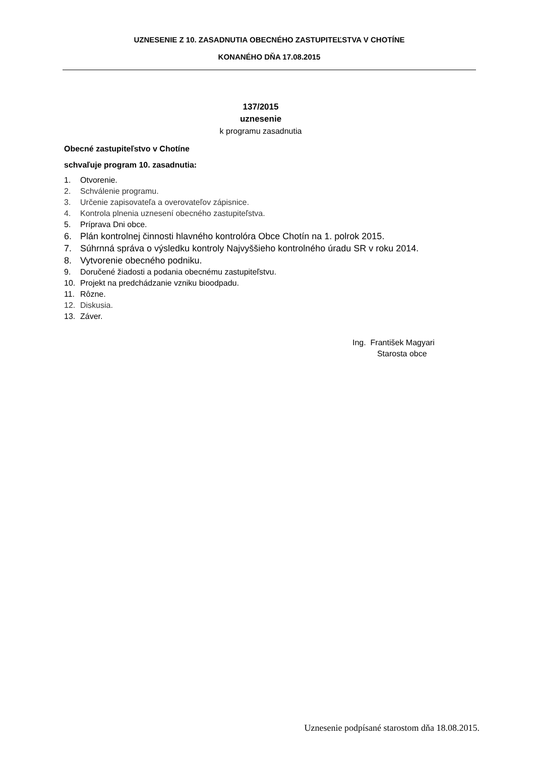UZNESENIE Z 10. ZASADNUTIA OBECNÉHO ZASTUPITEĽSTVA V CHOTÍNE
KONANÉHO DŇA 17.08.2015
137/2015
uznesenie
k programu zasadnutia
Obecné zastupiteľstvo v Chotíne
schvaľuje program 10. zasadnutia:
1. Otvorenie.
2. Schválenie programu.
3. Určenie zapisovateľa a overovateľov zápisnice.
4. Kontrola plnenia uznesení obecného zastupiteľstva.
5. Príprava Dni obce.
6. Plán kontrolnej činnosti hlavného kontrolóra Obce Chotín na 1. polrok 2015.
7. Súhrnná správa o výsledku kontroly Najvyššieho kontrolného úradu SR v roku 2014.
8. Vytvorenie obecného podniku.
9. Doručené žiadosti a podania obecnému zastupiteľstvu.
10. Projekt na predchádzanie vzniku bioodpadu.
11. Rôzne.
12. Diskusia.
13. Záver.
Ing. František Magyari
Starosta obce
Uznesenie podpísané starostom dňa 18.08.2015.